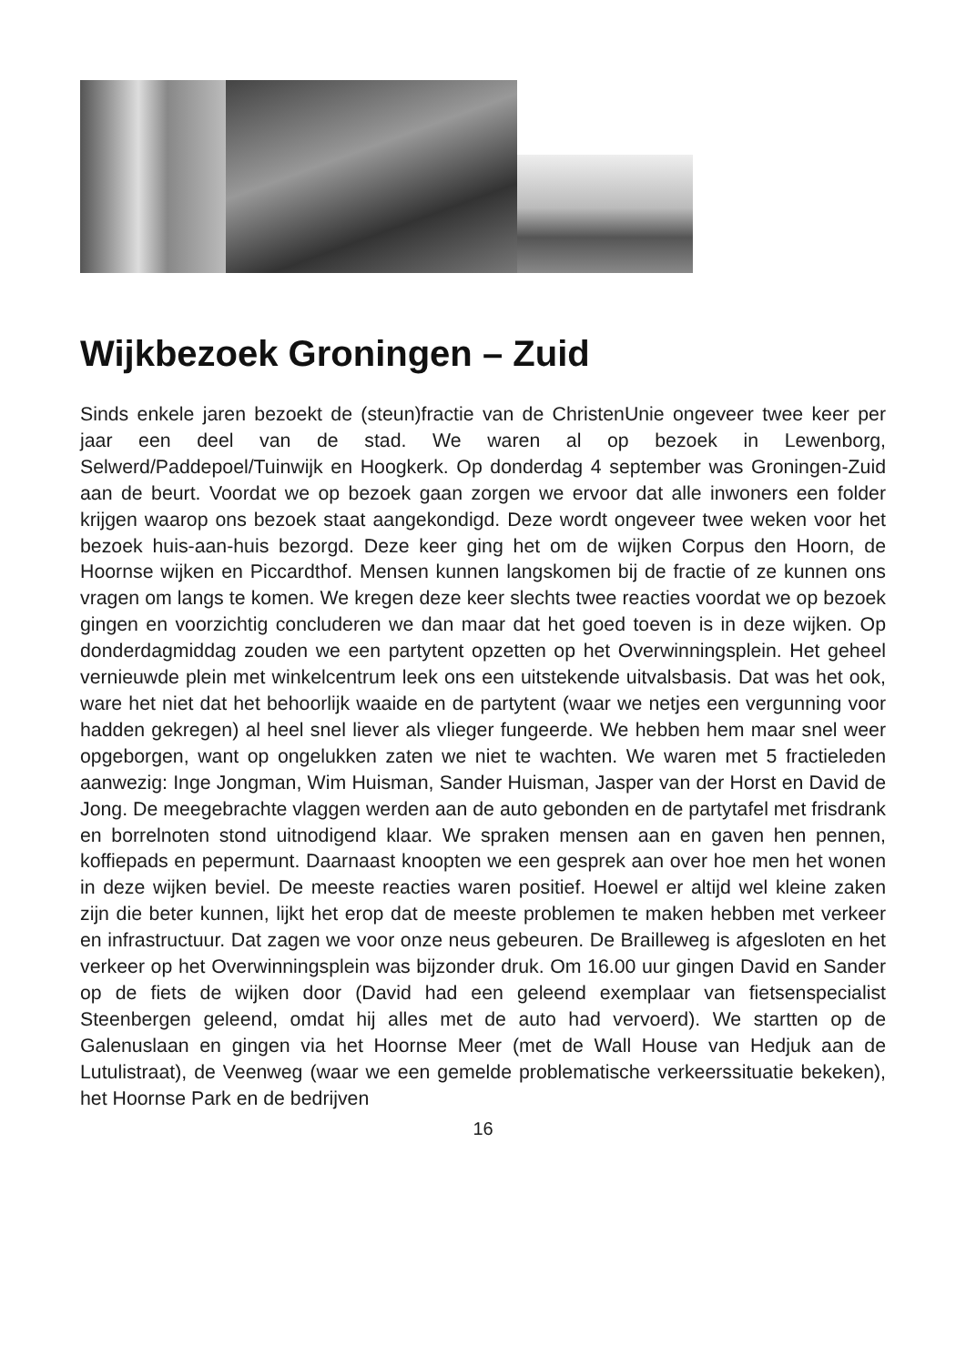Wijkbezoek Groningen – Zuid
Sinds enkele jaren bezoekt de (steun)fractie van de ChristenUnie ongeveer twee keer per jaar een deel van de stad. We waren al op bezoek in Lewenborg, Selwerd/Paddepoel/Tuinwijk en Hoogkerk. Op donderdag 4 september was Groningen-Zuid aan de beurt. Voordat we op bezoek gaan zorgen we ervoor dat alle inwoners een folder krijgen waarop ons bezoek staat aangekondigd. Deze wordt ongeveer twee weken voor het bezoek huis-aan-huis bezorgd. Deze keer ging het om de wijken Corpus den Hoorn, de Hoornse wijken en Piccardthof. Mensen kunnen langskomen bij de fractie of ze kunnen ons vragen om langs te komen. We kregen deze keer slechts twee reacties voordat we op bezoek gingen en voorzichtig concluderen we dan maar dat het goed toeven is in deze wijken. Op donderdagmiddag zouden we een partytent opzetten op het Overwinningsplein. Het geheel vernieuwde plein met winkelcentrum leek ons een uitstekende uitvalsbasis. Dat was het ook, ware het niet dat het behoorlijk waaide en de partytent (waar we netjes een vergunning voor hadden gekregen) al heel snel liever als vlieger fungeerde. We hebben hem maar snel weer opgeborgen, want op ongelukken zaten we niet te wachten. We waren met 5 fractieleden aanwezig: Inge Jongman, Wim Huisman, Sander Huisman, Jasper van der Horst en David de Jong. De meegebrachte vlaggen werden aan de auto gebonden en de partytafel met frisdrank en borrelnoten stond uitnodigend klaar. We spraken mensen aan en gaven hen pennen, koffiepads en pepermunt. Daarnaast knoopten we een gesprek aan over hoe men het wonen in deze wijken beviel. De meeste reacties waren positief. Hoewel er altijd wel kleine zaken zijn die beter kunnen, lijkt het erop dat de meeste problemen te maken hebben met verkeer en infrastructuur. Dat zagen we voor onze neus gebeuren. De Brailleweg is afgesloten en het verkeer op het Overwinningsplein was bijzonder druk. Om 16.00 uur gingen David en Sander op de fiets de wijken door (David had een geleend exemplaar van fietsenspecialist Steenbergen geleend, omdat hij alles met de auto had vervoerd). We startten op de Galenuslaan en gingen via het Hoornse Meer (met de Wall House van Hedjuk aan de Lutulistraat), de Veenweg (waar we een gemelde problematische verkeerssituatie bekeken), het Hoornse Park en de bedrijven
16